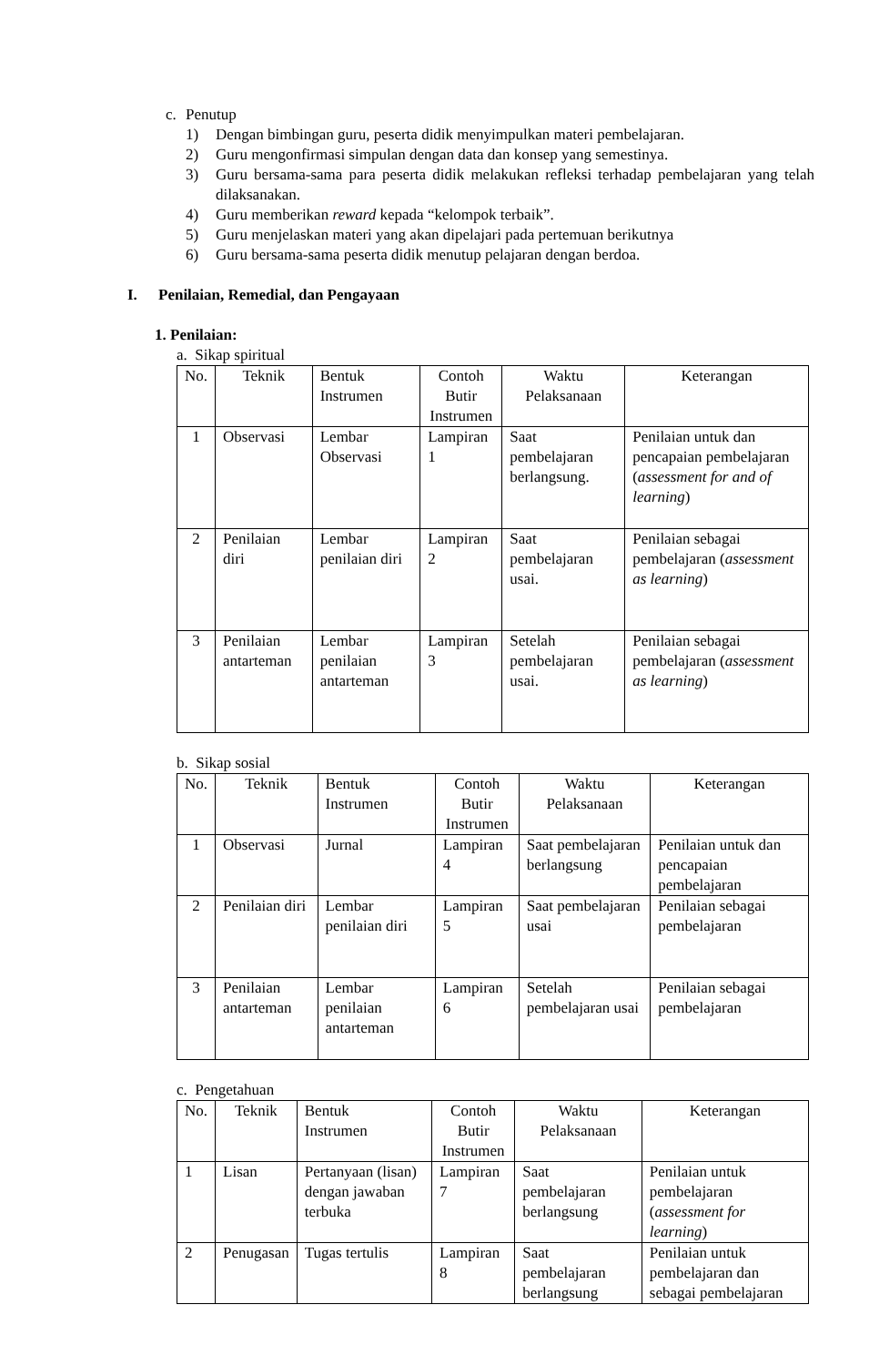c. Penutup
1) Dengan bimbingan guru, peserta didik menyimpulkan materi pembelajaran.
2) Guru mengonfirmasi simpulan dengan data dan konsep yang semestinya.
3) Guru bersama-sama para peserta didik melakukan refleksi terhadap pembelajaran yang telah dilaksanakan.
4) Guru memberikan reward kepada “kelompok terbaik”.
5) Guru menjelaskan materi yang akan dipelajari pada pertemuan berikutnya
6) Guru bersama-sama peserta didik menutup pelajaran dengan berdoa.
I. Penilaian, Remedial, dan Pengayaan
1. Penilaian:
a. Sikap spiritual
| No. | Teknik | Bentuk Instrumen | Contoh Butir Instrumen | Waktu Pelaksanaan | Keterangan |
| --- | --- | --- | --- | --- | --- |
| 1 | Observasi | Lembar Observasi | Lampiran 1 | Saat pembelajaran berlangsung. | Penilaian untuk dan pencapaian pembelajaran ( assessment for and of learning ) |
| 2 | Penilaian diri | Lembar penilaian diri | Lampiran 2 | Saat pembelajaran usai. | Penilaian sebagai pembelajaran ( assessment as learning ) |
| 3 | Penilaian antarteman | Lembar penilaian antarteman | Lampiran 3 | Setelah pembelajaran usai. | Penilaian sebagai pembelajaran ( assessment as learning ) |
b. Sikap sosial
| No. | Teknik | Bentuk Instrumen | Contoh Butir Instrumen | Waktu Pelaksanaan | Keterangan |
| --- | --- | --- | --- | --- | --- |
| 1 | Observasi | Jurnal | Lampiran 4 | Saat pembelajaran berlangsung | Penilaian untuk dan pencapaian pembelajaran |
| 2 | Penilaian diri | Lembar penilaian diri | Lampiran 5 | Saat pembelajaran usai | Penilaian sebagai pembelajaran |
| 3 | Penilaian antarteman | Lembar penilaian antarteman | Lampiran 6 | Setelah pembelajaran usai | Penilaian sebagai pembelajaran |
c. Pengetahuan
| No. | Teknik | Bentuk Instrumen | Contoh Butir Instrumen | Waktu Pelaksanaan | Keterangan |
| --- | --- | --- | --- | --- | --- |
| 1 | Lisan | Pertanyaan (lisan) dengan jawaban terbuka | Lampiran 7 | Saat pembelajaran berlangsung | Penilaian untuk pembelajaran ( assessment for learning ) |
| 2 | Penugasan | Tugas tertulis | Lampiran 8 | Saat pembelajaran berlangsung | Penilaian untuk pembelajaran dan sebagai pembelajaran |